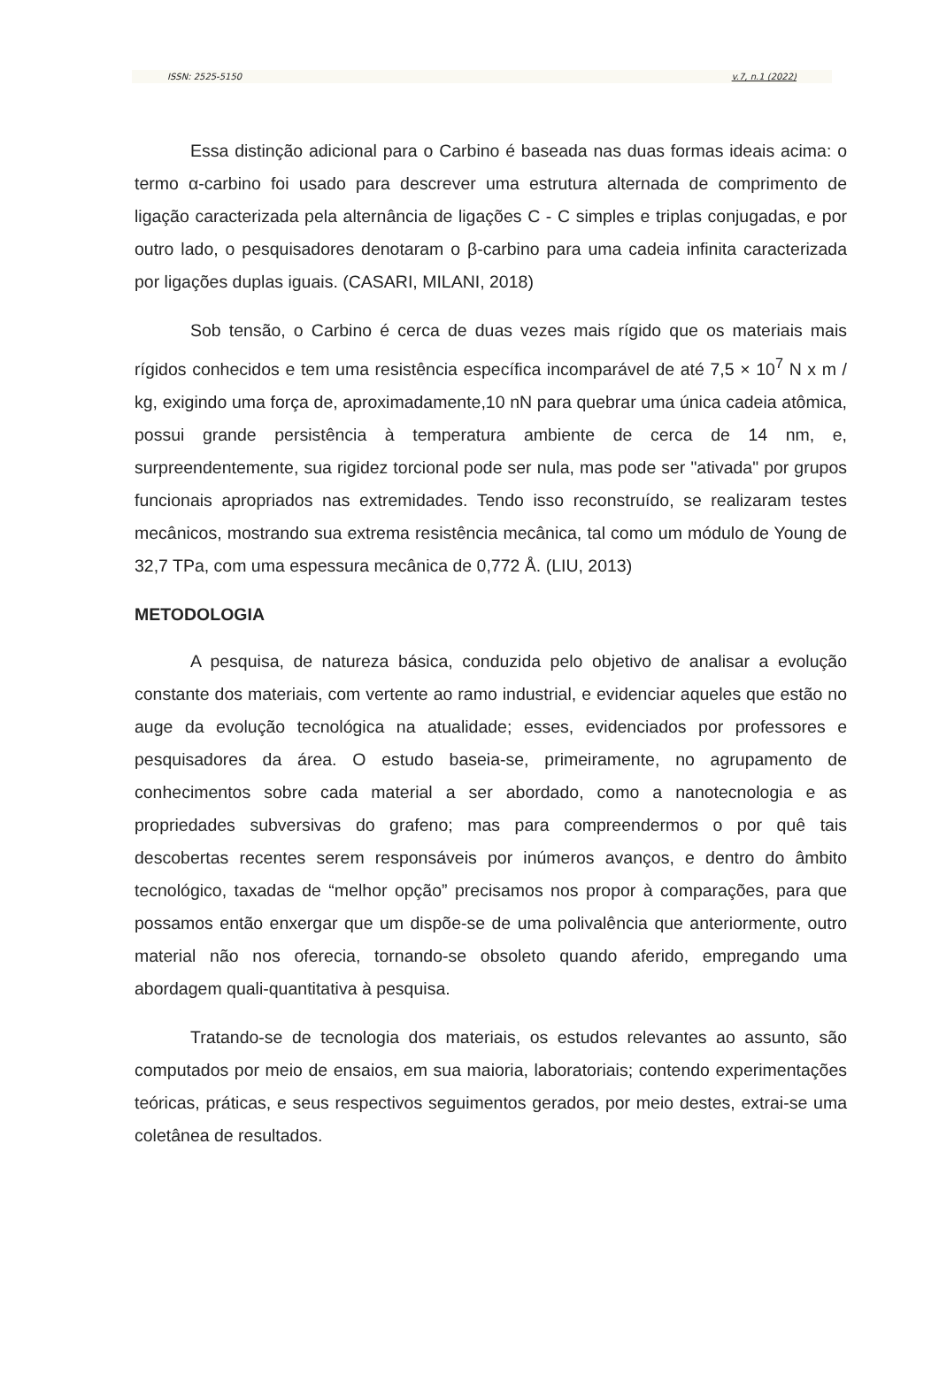ISSN: 2525-5150 v.7, n.1 (2022)
Essa distinção adicional para o Carbino é baseada nas duas formas ideais acima: o termo α-carbino foi usado para descrever uma estrutura alternada de comprimento de ligação caracterizada pela alternância de ligações C - C simples e triplas conjugadas, e por outro lado, o pesquisadores denotaram o β-carbino para uma cadeia infinita caracterizada por ligações duplas iguais. (CASARI, MILANI, 2018)
Sob tensão, o Carbino é cerca de duas vezes mais rígido que os materiais mais rígidos conhecidos e tem uma resistência específica incomparável de até 7,5 × 10<sup>7</sup> N x m / kg, exigindo uma força de, aproximadamente,10 nN para quebrar uma única cadeia atômica, possui grande persistência à temperatura ambiente de cerca de 14 nm, e, surpreendentemente, sua rigidez torcional pode ser nula, mas pode ser "ativada" por grupos funcionais apropriados nas extremidades. Tendo isso reconstruído, se realizaram testes mecânicos, mostrando sua extrema resistência mecânica, tal como um módulo de Young de 32,7 TPa, com uma espessura mecânica de 0,772 Å. (LIU, 2013)
METODOLOGIA
A pesquisa, de natureza básica, conduzida pelo objetivo de analisar a evolução constante dos materiais, com vertente ao ramo industrial, e evidenciar aqueles que estão no auge da evolução tecnológica na atualidade; esses, evidenciados por professores e pesquisadores da área. O estudo baseia-se, primeiramente, no agrupamento de conhecimentos sobre cada material a ser abordado, como a nanotecnologia e as propriedades subversivas do grafeno; mas para compreendermos o por quê tais descobertas recentes serem responsáveis por inúmeros avanços, e dentro do âmbito tecnológico, taxadas de “melhor opção” precisamos nos propor à comparações, para que possamos então enxergar que um dispõe-se de uma polivalência que anteriormente, outro material não nos oferecia, tornando-se obsoleto quando aferido, empregando uma abordagem quali-quantitativa à pesquisa.
Tratando-se de tecnologia dos materiais, os estudos relevantes ao assunto, são computados por meio de ensaios, em sua maioria, laboratoriais; contendo experimentações teóricas, práticas, e seus respectivos seguimentos gerados, por meio destes, extrai-se uma coletânea de resultados.